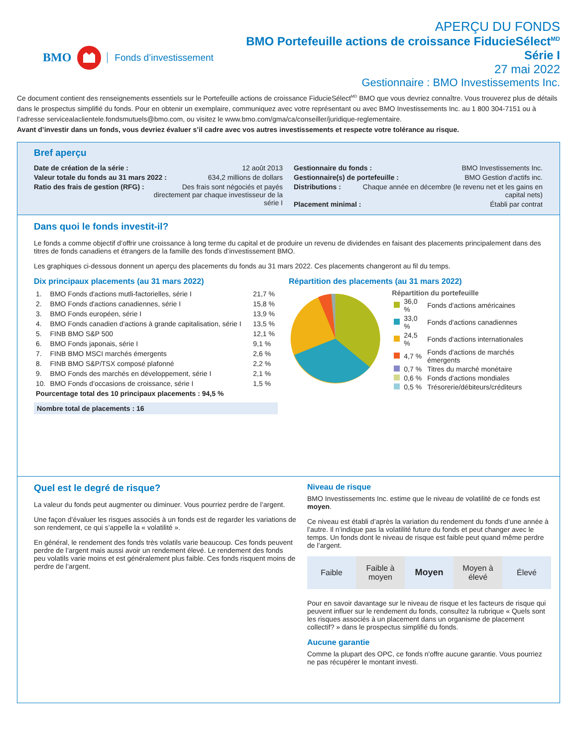BMO Fonds d’investissement
APERÇU DU FONDS
BMO Portefeuille actions de croissance FiducieSélect<sup>MD</sup>
Série I
27 mai 2022
Gestionnaire : BMO Investissements Inc.
Ce document contient des renseignements essentiels sur le Portefeuille actions de croissance FiducieSélect<sup>MD</sup> BMO que vous devriez connaître. Vous trouverez plus de détails dans le prospectus simplifié du fonds. Pour en obtenir un exemplaire, communiquez avec votre représentant ou avec BMO Investissements Inc. au 1 800 304-7151 ou à l’adresse servicealaclientele.fondsmutuels@bmo.com, ou visitez le www.bmo.com/gma/ca/conseiller/juridique-reglementaire.
Avant d’investir dans un fonds, vous devriez évaluer s’il cadre avec vos autres investissements et respecte votre tolérance au risque.
Bref aperçu
Date de création de la série : 12 août 2013
Valeur totale du fonds au 31 mars 2022 : 634,2 millions de dollars
Ratio des frais de gestion (RFG) : Des frais sont négociés et payés directement par chaque investisseur de la série I
Gestionnaire du fonds : BMO Investissements Inc.
Gestionnaire(s) de portefeuille : BMO Gestion d'actifs inc.
Distributions : Chaque année en décembre (le revenu net et les gains en capital nets)
Placement minimal : Établi par contrat
Dans quoi le fonds investit-il?
Le fonds a comme objectif d’offrir une croissance à long terme du capital et de produire un revenu de dividendes en faisant des placements principalement dans des titres de fonds canadiens et étrangers de la famille des fonds d’investissement BMO.
Les graphiques ci-dessous donnent un aperçu des placements du fonds au 31 mars 2022. Ces placements changeront au fil du temps.
Dix principaux placements (au 31 mars 2022)
| 1. | BMO Fonds d'actions mutli-factorielles, série I | 21,7 % |
| 2. | BMO Fonds d'actions canadiennes, série I | 15,8 % |
| 3. | BMO Fonds européen, série I | 13,9 % |
| 4. | BMO Fonds canadien d'actions à grande capitalisation, série I | 13,5 % |
| 5. | FINB BMO S&P 500 | 12,1 % |
| 6. | BMO Fonds japonais, série I | 9,1 % |
| 7. | FINB BMO MSCI marchés émergents | 2,6 % |
| 8. | FINB BMO S&P/TSX composé plafonné | 2,2 % |
| 9. | BMO Fonds des marchés en développement, série I | 2,1 % |
| 10. | BMO Fonds d’occasions de croissance, série I | 1,5 % |
| Pourcentage total des 10 principaux placements : 94,5 % | | |
Nombre total de placements : 16
Répartition des placements (au 31 mars 2022)
Répartition du portefeuille
| | 36,0 % | Fonds d'actions américaines |
| | 33,0 % | Fonds d'actions canadiennes |
| | 24,5 % | Fonds d'actions internationales |
| | 4,7 % | Fonds d'actions de marchés émergents |
| | 0,7 % | Titres du marché monétaire |
| | 0,6 % | Fonds d'actions mondiales |
| | 0,5 % | Trésorerie/débiteurs/créditeurs |
Quel est le degré de risque?
La valeur du fonds peut augmenter ou diminuer. Vous pourriez perdre de l’argent.
Une façon d’évaluer les risques associés à un fonds est de regarder les variations de son rendement, ce qui s’appelle la « volatilité ».
En général, le rendement des fonds très volatils varie beaucoup. Ces fonds peuvent perdre de l’argent mais aussi avoir un rendement élevé. Le rendement des fonds peu volatils varie moins et est généralement plus faible. Ces fonds risquent moins de perdre de l’argent.
Niveau de risque
BMO Investissements Inc. estime que le niveau de volatilité de ce fonds est moyen.
Ce niveau est établi d’après la variation du rendement du fonds d’une année à l’autre. Il n’indique pas la volatilité future du fonds et peut changer avec le temps. Un fonds dont le niveau de risque est faible peut quand même perdre de l’argent.
Faible Faible à moyen Moyen Moyen à élevé Élevé
Pour en savoir davantage sur le niveau de risque et les facteurs de risque qui peuvent influer sur le rendement du fonds, consultez la rubrique « Quels sont les risques associés à un placement dans un organisme de placement collectif? » dans le prospectus simplifié du fonds.
Aucune garantie
Comme la plupart des OPC, ce fonds n'offre aucune garantie. Vous pourriez ne pas récupérer le montant investi.